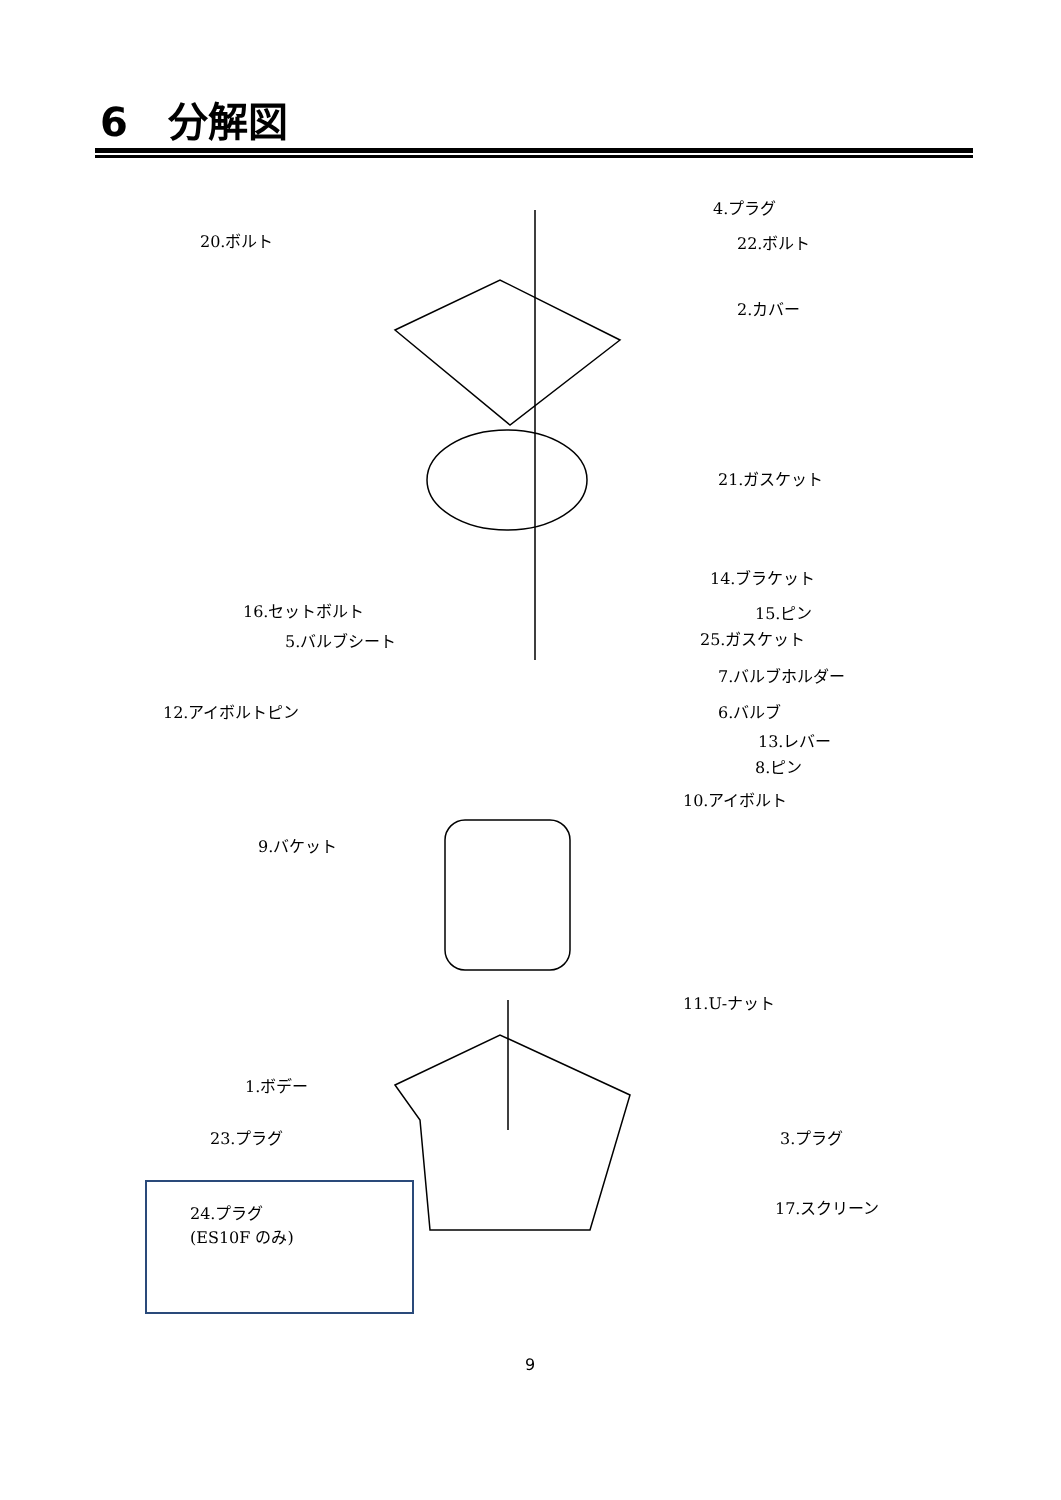6　分解図
4.プラグ
20.ボルト 22.ボルト
2.カバー
21.ガスケット
14.ブラケット
16.セットボルト 15.ピン
5.バルブシート 25.ガスケット
7.バルブホルダー
12.アイボルトピン 6.バルブ
13.レバー
8.ピン
10.アイボルト
9.バケット
11.U-ナット
1.ボデー
23.プラグ 3.プラグ
17.スクリーン
24.プラグ
(ES10F のみ)
9